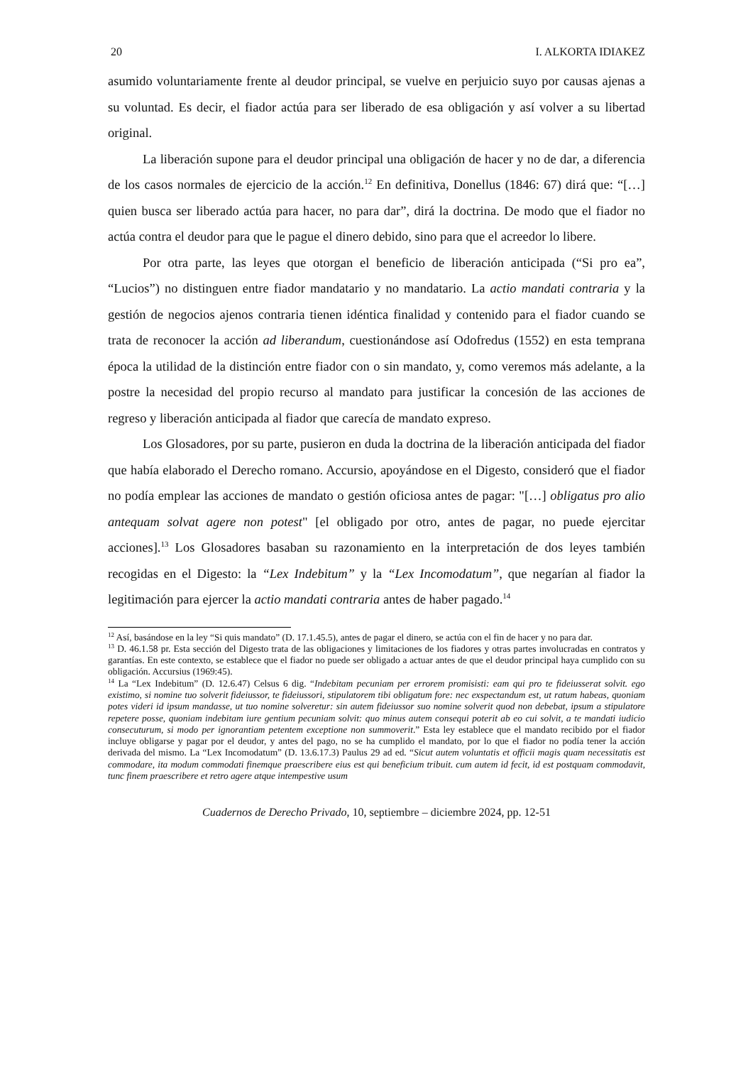20 I. ALKORTA IDIAKEZ
asumido voluntariamente frente al deudor principal, se vuelve en perjuicio suyo por causas ajenas a su voluntad. Es decir, el fiador actúa para ser liberado de esa obligación y así volver a su libertad original.
La liberación supone para el deudor principal una obligación de hacer y no de dar, a diferencia de los casos normales de ejercicio de la acción.<sup>12</sup> En definitiva, Donellus (1846: 67) dirá que: “[…] quien busca ser liberado actúa para hacer, no para dar”, dirá la doctrina. De modo que el fiador no actúa contra el deudor para que le pague el dinero debido, sino para que el acreedor lo libere.
Por otra parte, las leyes que otorgan el beneficio de liberación anticipada (“Si pro ea”, “Lucios”) no distinguen entre fiador mandatario y no mandatario. La actio mandati contraria y la gestión de negocios ajenos contraria tienen idéntica finalidad y contenido para el fiador cuando se trata de reconocer la acción ad liberandum, cuestionándose así Odofredus (1552) en esta temprana época la utilidad de la distinción entre fiador con o sin mandato, y, como veremos más adelante, a la postre la necesidad del propio recurso al mandato para justificar la concesión de las acciones de regreso y liberación anticipada al fiador que carecía de mandato expreso.
Los Glosadores, por su parte, pusieron en duda la doctrina de la liberación anticipada del fiador que había elaborado el Derecho romano. Accursio, apoyándose en el Digesto, consideró que el fiador no podía emplear las acciones de mandato o gestión oficiosa antes de pagar: "[…] obligatus pro alio antequam solvat agere non potest" [el obligado por otro, antes de pagar, no puede ejercitar acciones].<sup>13</sup> Los Glosadores basaban su razonamiento en la interpretación de dos leyes también recogidas en el Digesto: la “Lex Indebitum” y la “Lex Incomodatum”, que negarían al fiador la legitimación para ejercer la actio mandati contraria antes de haber pagado.<sup>14</sup>
<sup>12</sup> Así, basándose en la ley “Si quis mandato” (D. 17.1.45.5), antes de pagar el dinero, se actúa con el fin de hacer y no para dar.
<sup>13</sup> D. 46.1.58 pr. Esta sección del Digesto trata de las obligaciones y limitaciones de los fiadores y otras partes involucradas en contratos y garantías. En este contexto, se establece que el fiador no puede ser obligado a actuar antes de que el deudor principal haya cumplido con su obligación. Accursius (1969:45).
<sup>14</sup> La “Lex Indebitum” (D. 12.6.47) Celsus 6 dig. “Indebitam pecuniam per errorem promisisti: eam qui pro te fideiusserat solvit. ego existimo, si nomine tuo solverit fideiussor, te fideiussori, stipulatorem tibi obligatum fore: nec exspectandum est, ut ratum habeas, quoniam potes videri id ipsum mandasse, ut tuo nomine solveretur: sin autem fideiussor suo nomine solverit quod non debebat, ipsum a stipulatore repetere posse, quoniam indebitam iure gentium pecuniam solvit: quo minus autem consequi poterit ab eo cui solvit, a te mandati iudicio consecuturum, si modo per ignorantiam petentem exceptione non summoverit.” Esta ley establece que el mandato recibido por el fiador incluye obligarse y pagar por el deudor, y antes del pago, no se ha cumplido el mandato, por lo que el fiador no podía tener la acción derivada del mismo. La “Lex Incomodatum” (D. 13.6.17.3) Paulus 29 ad ed. “Sicut autem voluntatis et officii magis quam necessitatis est commodare, ita modum commodati finemque praescribere eius est qui beneficium tribuit. cum autem id fecit, id est postquam commodavit, tunc finem praescribere et retro agere atque intempestive usum
Cuadernos de Derecho Privado, 10, septiembre – diciembre 2024, pp. 12-51